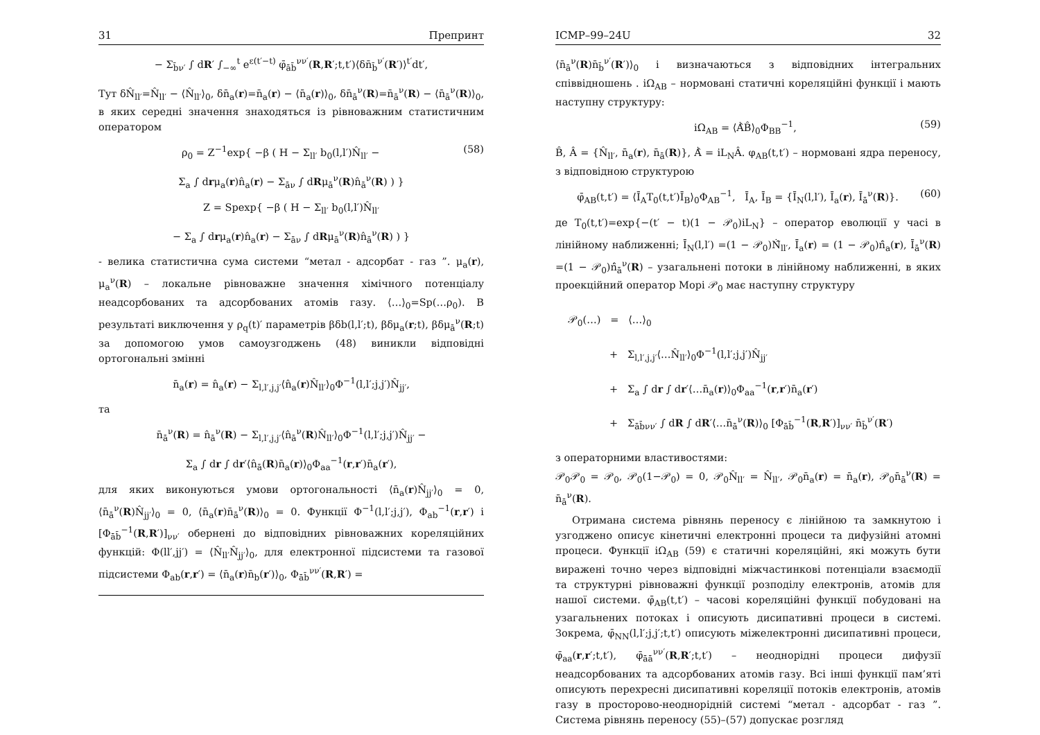31 Препринт
− Σ<sub>b̄ν′</sub> ∫ dR′ ∫<sub>−∞</sub><sup>t</sup> e<sup>ε(t′−t)</sup> φ̄<sub>āb̄</sub><sup>νν′</sup>(R,R′;t,t′)⟨δn̄<sub>b̄</sub><sup>ν′</sup>(R′)⟩<sup>t′</sup>dt′,
Тут δN̂<sub>ll′</sub>=N̂<sub>ll′</sub> − ⟨N̂<sub>ll′</sub>⟩<sub>0</sub>, δn̄<sub>a</sub>(r)=n̄<sub>a</sub>(r) − ⟨n̄<sub>a</sub>(r)⟩<sub>0</sub>, δn̄<sub>ā</sub><sup>ν</sup>(R)=n̄<sub>ā</sub><sup>ν</sup>(R) − ⟨n̄<sub>ā</sub><sup>ν</sup>(R)⟩<sub>0</sub>, в яких середні значення знаходяться із рівноважним статистичним оператором
ρ<sub>0</sub> = Z<sup>−1</sup>exp{ −β ( H − Σ<sub>ll′</sub> b<sub>0</sub>(l,l′)N̂<sub>ll′</sub> − (58)
Σ<sub>a</sub> ∫ drμ<sub>a</sub>(r)n̂<sub>a</sub>(r) − Σ<sub>āν</sub> ∫ dRμ<sub>ā</sub><sup>ν</sup>(R)n̂<sub>ā</sub><sup>ν</sup>(R) ) }
Z = Spexp{ −β ( H − Σ<sub>ll′</sub> b<sub>0</sub>(l,l′)N̂<sub>ll′</sub>
− Σ<sub>a</sub> ∫ drμ<sub>a</sub>(r)n̂<sub>a</sub>(r) − Σ<sub>āν</sub> ∫ dRμ<sub>ā</sub><sup>ν</sup>(R)n̂<sub>ā</sub><sup>ν</sup>(R) ) }
- велика статистична сума системи “метал - адсорбат - газ ”. μ<sub>a</sub>(r), μ<sub>a</sub><sup>ν</sup>(R) – локальне рівноважне значення хімічного потенціалу неадсорбованих та адсорбованих атомів газу. ⟨…⟩<sub>0</sub>=Sp(…ρ<sub>0</sub>). В результаті виключення у ρ<sub>q</sub>(t)′ параметрів βδb(l,l′;t), βδμ<sub>a</sub>(r;t), βδμ<sub>ā</sub><sup>ν</sup>(R;t) за допомогою умов самоузгоджень (48) виникли відповідні ортогональні змінні
n̄<sub>a</sub>(r) = n̂<sub>a</sub>(r) − Σ<sub>l,l′,j,j′</sub>⟨n̂<sub>a</sub>(r)N̂<sub>ll′</sub>⟩<sub>0</sub>Φ<sup>−1</sup>(l,l′;j,j′)N̂<sub>jj′</sub>,
та
n̄<sub>ā</sub><sup>ν</sup>(R) = n̂<sub>ā</sub><sup>ν</sup>(R) − Σ<sub>l,l′,j,j′</sub>⟨n̂<sub>ā</sub><sup>ν</sup>(R)N̂<sub>ll′</sub>⟩<sub>0</sub>Φ<sup>−1</sup>(l,l′;j,j′)N̂<sub>jj′</sub> −
Σ<sub>a</sub> ∫ dr ∫ dr′⟨n̂<sub>ā</sub>(R)n̄<sub>a</sub>(r)⟩<sub>0</sub>Φ<sub>aa</sub><sup>−1</sup>(r,r′)n̄<sub>a</sub>(r′),
для яких виконуються умови ортогональності ⟨n̄<sub>a</sub>(r)N̂<sub>jj′</sub>⟩<sub>0</sub> = 0, ⟨n̄<sub>ā</sub><sup>ν</sup>(R)N̂<sub>jj′</sub>⟩<sub>0</sub> = 0, ⟨n̄<sub>a</sub>(r)n̄<sub>ā</sub><sup>ν</sup>(R)⟩<sub>0</sub> = 0. Функції Φ<sup>−1</sup>(l,l′;j,j′), Φ<sub>ab</sub><sup>−1</sup>(r,r′) і [Φ<sub>āb̄</sub><sup>−1</sup>(R,R′)]<sub>νν′</sub> обернені до відповідних рівноважних кореляційних функцій: Φ(ll′,jj′) = ⟨N̂<sub>ll′</sub>N̂<sub>jj′</sub>⟩<sub>0</sub>, для електронної підсистеми та газової підсистеми Φ<sub>ab</sub>(r,r′) = ⟨n̄<sub>a</sub>(r)n̄<sub>b</sub>(r′)⟩<sub>0</sub>, Φ<sub>āb̄</sub><sup>νν′</sup>(R,R′) =
ICMP–99–24U 32
⟨n̄<sub>ā</sub><sup>ν</sup>(R)n̄<sub>b̄</sub><sup>ν′</sup>(R′)⟩<sub>0</sub> і визначаються з відповідних інтегральних співвідношень . iΩ<sub>AB</sub> – нормовані статичні кореляційні функції і мають наступну структуру:
iΩ<sub>AB</sub> = ⟨Ȧ̂B̂⟩<sub>0</sub>Φ<sub>BB</sub><sup>−1</sup>, (59)
B̂, Â = {N̂<sub>ll′</sub>, n̄<sub>a</sub>(r), n̄<sub>ā</sub>(R)}, Ȧ̂ = iL<sub>N</sub>Â. φ<sub>AB</sub>(t,t′) – нормовані ядра переносу, з відповідною структурою
φ̄<sub>AB</sub>(t,t′) = ⟨Ī<sub>A</sub>T<sub>0</sub>(t,t′)Ī<sub>B</sub>⟩<sub>0</sub>Φ<sub>AB</sub><sup>−1</sup>, Ī<sub>A</sub>, Ī<sub>B</sub> = {Ī<sub>N</sub>(l,l′), Ī<sub>a</sub>(r), Ī<sub>ā</sub><sup>ν</sup>(R)}. (60)
де T<sub>0</sub>(t,t′)=exp{−(t′ − t)(1 − 𝒫<sub>0</sub>)iL<sub>N</sub>} – оператор еволюції у часі в лінійному наближенні; Ī<sub>N</sub>(l,l′) =(1 − 𝒫<sub>0</sub>)Ṅ̂<sub>ll′</sub>, Ī<sub>a</sub>(r) = (1 − 𝒫<sub>0</sub>)ṅ̂<sub>a</sub>(r), Ī<sub>ā</sub><sup>ν</sup>(R) =(1 − 𝒫<sub>0</sub>)ṅ̂<sub>ā</sub><sup>ν</sup>(R) – узагальнені потоки в лінійному наближенні, в яких проекційний оператор Морі 𝒫<sub>0</sub> має наступну структуру
𝒫<sub>0</sub>(…) = ⟨…⟩<sub>0</sub>
+ Σ<sub>l,l′,j,j′</sub>⟨…N̂<sub>ll′</sub>⟩<sub>0</sub>Φ<sup>−1</sup>(l,l′;j,j′)N̂<sub>jj′</sub>
+ Σ<sub>a</sub> ∫ dr ∫ dr′⟨…n̄<sub>a</sub>(r)⟩<sub>0</sub>Φ<sub>aa</sub><sup>−1</sup>(r,r′)n̄<sub>a</sub>(r′)
+ Σ<sub>āb̄νν′</sub> ∫ dR ∫ dR′⟨…n̄<sub>ā</sub><sup>ν</sup>(R)⟩<sub>0</sub> [Φ<sub>āb̄</sub><sup>−1</sup>(R,R′)]<sub>νν′</sub> n̄<sub>b̄</sub><sup>ν′</sup>(R′)
з операторними властивостями:
𝒫<sub>0</sub>𝒫<sub>0</sub> = 𝒫<sub>0</sub>, 𝒫<sub>0</sub>(1−𝒫<sub>0</sub>) = 0, 𝒫<sub>0</sub>N̂<sub>ll′</sub> = N̂<sub>ll′</sub>, 𝒫<sub>0</sub>n̄<sub>a</sub>(r) = n̄<sub>a</sub>(r), 𝒫<sub>0</sub>n̄<sub>ā</sub><sup>ν</sup>(R) = n̄<sub>ā</sub><sup>ν</sup>(R).
Отримана система рівнянь переносу є лінійною та замкнутою і узгоджено описує кінетичні електронні процеси та дифузійні атомні процеси. Функції iΩ<sub>AB</sub> (59) є статичні кореляційні, які можуть бути виражені точно через відповідні міжчастинкові потенціали взаємодії та структурні рівноважні функції розподілу електронів, атомів для нашої системи. φ̄<sub>AB</sub>(t,t′) – часові кореляційні функції побудовані на узагальнених потоках і описують дисипативні процеси в системі. Зокрема, φ̄<sub>NN</sub>(l,l′;j,j′;t,t′) описують міжелектронні дисипативні процеси, φ̄<sub>aa</sub>(r,r′;t,t′), φ̄<sub>āā</sub><sup>νν′</sup>(R,R′;t,t′) – неоднорідні процеси дифузії неадсорбованих та адсорбованих атомів газу. Всі інші функції пам’яті описують перехресні дисипативні кореляції потоків електронів, атомів газу в просторово-неоднорідній системі “метал - адсорбат - газ ”. Система рівнянь переносу (55)–(57) допускає розгляд